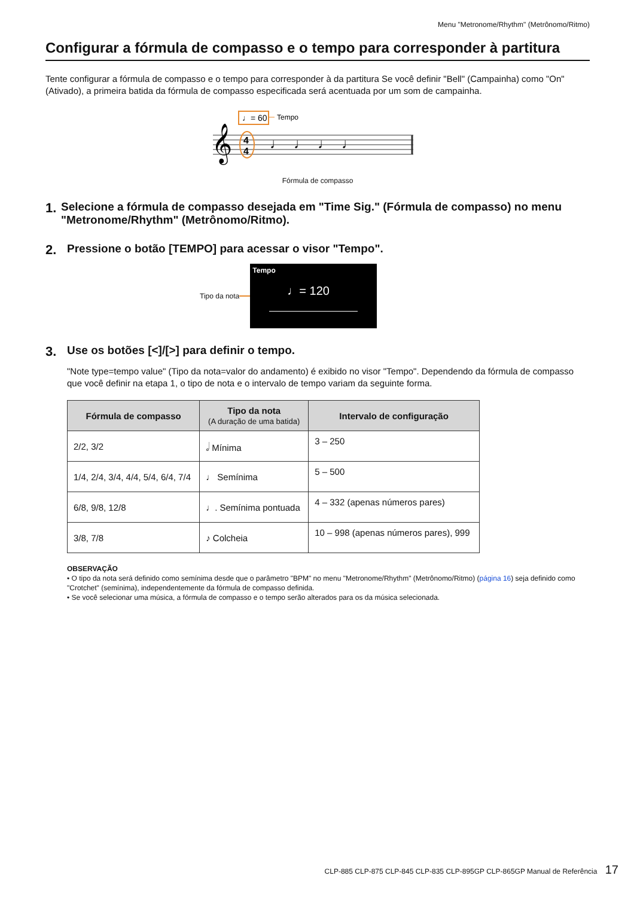Menu "Metronome/Rhythm" (Metrônomo/Ritmo)
Configurar a fórmula de compasso e o tempo para corresponder à partitura
Tente configurar a fórmula de compasso e o tempo para corresponder à da partitura Se você definir "Bell" (Campainha) como "On" (Ativado), a primeira batida da fórmula de compasso especificada será acentuada por um som de campainha.
♩= 60
Tempo
𝄞
4
4
♩
♩
♩
♩
Fórmula de compasso
1. Selecione a fórmula de compasso desejada em "Time Sig." (Fórmula de compasso) no menu "Metronome/Rhythm" (Metrônomo/Ritmo).
2. Pressione o botão [TEMPO] para acessar o visor "Tempo".
Tipo da nota
Tempo
♩= 120
3. Use os botões [<]/[>] para definir o tempo.
"Note type=tempo value" (Tipo da nota=valor do andamento) é exibido no visor "Tempo". Dependendo da fórmula de compasso que você definir na etapa 1, o tipo de nota e o intervalo de tempo variam da seguinte forma.
| Fórmula de compasso | Tipo da nota (A duração de uma batida) | Intervalo de configuração |
| --- | --- | --- |
| 2/2, 3/2 | 𝅗𝅥 Mínima | 3 – 250 |
| 1/4, 2/4, 3/4, 4/4, 5/4, 6/4, 7/4 | ♩ Semínima | 5 – 500 |
| 6/8, 9/8, 12/8 | ♩. Semínima pontuada | 4 – 332 (apenas números pares) |
| 3/8, 7/8 | ♪ Colcheia | 10 – 998 (apenas números pares), 999 |
OBSERVAÇÃO
• O tipo da nota será definido como semínima desde que o parâmetro "BPM" no menu "Metronome/Rhythm" (Metrônomo/Ritmo) (página 16) seja definido como "Crotchet" (semínima), independentemente da fórmula de compasso definida.
• Se você selecionar uma música, a fórmula de compasso e o tempo serão alterados para os da música selecionada.
CLP-885 CLP-875 CLP-845 CLP-835 CLP-895GP CLP-865GP Manual de Referência 17